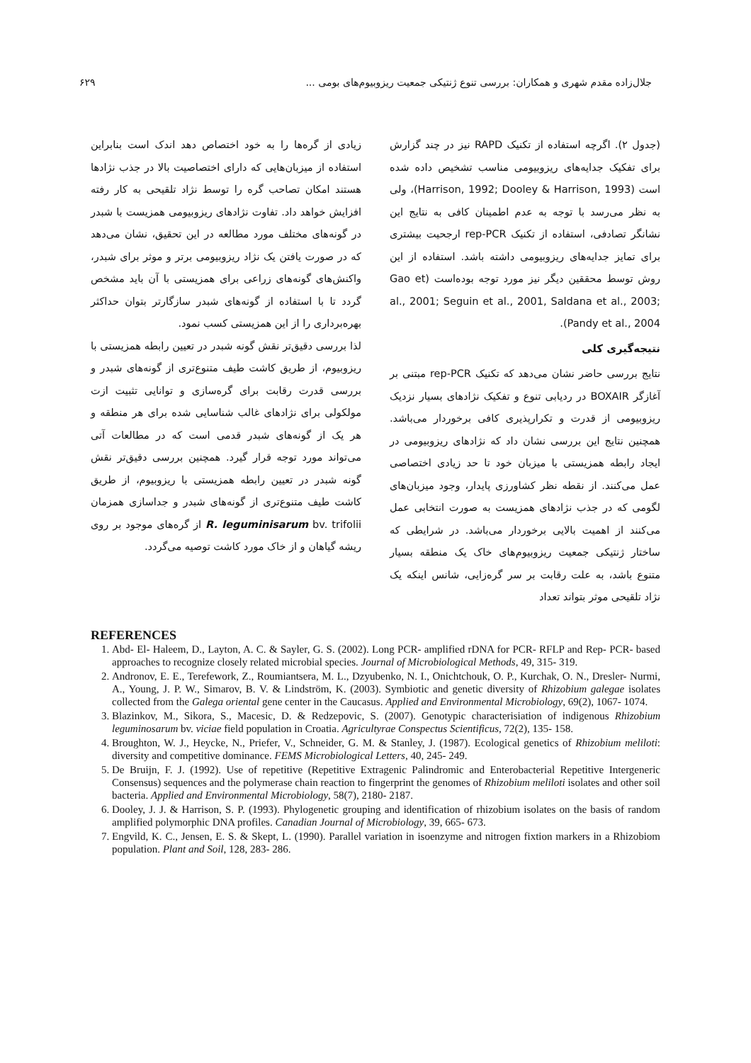جلال‌زاده مقدم شهری و همکاران: بررسی تنوع ژنتیکی جمعیت ریزوبیوم‌های بومی ... ۶۲۹
(جدول ۲). اگرچه استفاده از تکنیک RAPD نیز در چند گزارش برای تفکیک جدایه‌های ریزوبیومی مناسب تشخیص داده شده است (Harrison, 1992; Dooley & Harrison, 1993)، ولی به نظر می‌رسد با توجه به عدم اطمینان کافی به نتایج این نشانگر تصادفی، استفاده از تکنیک rep-PCR ارجحیت بیشتری برای تمایز جدایه‌های ریزوبیومی داشته باشد. استفاده از این روش توسط محققین دیگر نیز مورد توجه بوده‌است (Gao et al., 2001; Seguin et al., 2001, Saldana et al., 2003; Pandy et al., 2004).
نتیجه‌گیری کلی
نتایج بررسی حاضر نشان می‌دهد که تکنیک rep-PCR مبتنی بر آغازگر BOXAIR در ردیابی تنوع و تفکیک نژادهای بسیار نزدیک ریزوبیومی از قدرت و تکرارپذیری کافی برخوردار می‌باشد. همچنین نتایج این بررسی نشان داد که نژادهای ریزوبیومی در ایجاد رابطه همزیستی با میزبان خود تا حد زیادی اختصاصی عمل می‌کنند. از نقطه نظر کشاورزی پایدار، وجود میزبان‌های لگومی که در جذب نژادهای همزیست به صورت انتخابی عمل می‌کنند از اهمیت بالایی برخوردار می‌باشد. در شرایطی که ساختار ژنتیکی جمعیت ریزوبیوم‌های خاک یک منطقه بسیار متنوع باشد، به علت رقابت بر سر گره‌زایی، شانس اینکه یک نژاد تلقیحی موثر بتواند تعداد
زیادی از گره‌ها را به خود اختصاص دهد اندک است بنابراین استفاده از میزبان‌هایی که دارای اختصاصیت بالا در جذب نژادها هستند امکان تصاحب گره را توسط نژاد تلقیحی به کار رفته افزایش خواهد داد. تفاوت نژادهای ریزوبیومی همزیست با شبدر در گونه‌های مختلف مورد مطالعه در این تحقیق، نشان می‌دهد که در صورت یافتن یک نژاد ریزوبیومی برتر و موثر برای شبدر، واکنش‌های گونه‌های زراعی برای همزیستی با آن باید مشخص گردد تا با استفاده از گونه‌های شبدر سازگارتر بتوان حداکثر بهره‌برداری را از این همزیستی کسب نمود.
لذا بررسی دقیق‌تر نقش گونه شبدر در تعیین رابطه همزیستی با ریزوبیوم، از طریق کاشت طیف متنوع‌تری از گونه‌های شبدر و بررسی قدرت رقابت برای گره‌سازی و توانایی تثبیت ازت مولکولی برای نژادهای غالب شناسایی شده برای هر منطقه و هر یک از گونه‌های شبدر قدمی است که در مطالعات آتی می‌تواند مورد توجه قرار گیرد. همچنین بررسی دقیق‌تر نقش گونه شبدر در تعیین رابطه همزیستی با ریزوبیوم، از طریق کاشت طیف متنوع‌تری از گونه‌های شبدر و جداسازی همزمان R. leguminisarum bv. trifolii از گره‌های موجود بر روی ریشه گیاهان و از خاک مورد کاشت توصیه می‌گردد.
REFERENCES
1. Abd- El- Haleem, D., Layton, A. C. & Sayler, G. S. (2002). Long PCR- amplified rDNA for PCR- RFLP and Rep- PCR- based approaches to recognize closely related microbial species. Journal of Microbiological Methods, 49, 315- 319.
2. Andronov, E. E., Terefework, Z., Roumiantsera, M. L., Dzyubenko, N. I., Onichtchouk, O. P., Kurchak, O. N., Dresler- Nurmi, A., Young, J. P. W., Simarov, B. V. & Lindström, K. (2003). Symbiotic and genetic diversity of Rhizobium galegae isolates collected from the Galega oriental gene center in the Caucasus. Applied and Environmental Microbiology, 69(2), 1067- 1074.
3. Blazinkov, M., Sikora, S., Macesic, D. & Redzepovic, S. (2007). Genotypic characterisiation of indigenous Rhizobium leguminosarum bv. viciae field population in Croatia. Agricultyrae Conspectus Scientificus, 72(2), 135- 158.
4. Broughton, W. J., Heycke, N., Priefer, V., Schneider, G. M. & Stanley, J. (1987). Ecological genetics of Rhizobium meliloti: diversity and competitive dominance. FEMS Microbiological Letters, 40, 245- 249.
5. De Bruijn, F. J. (1992). Use of repetitive (Repetitive Extragenic Palindromic and Enterobacterial Repetitive Intergeneric Consensus) sequences and the polymerase chain reaction to fingerprint the genomes of Rhizobium meliloti isolates and other soil bacteria. Applied and Environmental Microbiology, 58(7), 2180- 2187.
6. Dooley, J. J. & Harrison, S. P. (1993). Phylogenetic grouping and identification of rhizobium isolates on the basis of random amplified polymorphic DNA profiles. Canadian Journal of Microbiology, 39, 665- 673.
7. Engvild, K. C., Jensen, E. S. & Skept, L. (1990). Parallel variation in isoenzyme and nitrogen fixtion markers in a Rhizobiom population. Plant and Soil, 128, 283- 286.